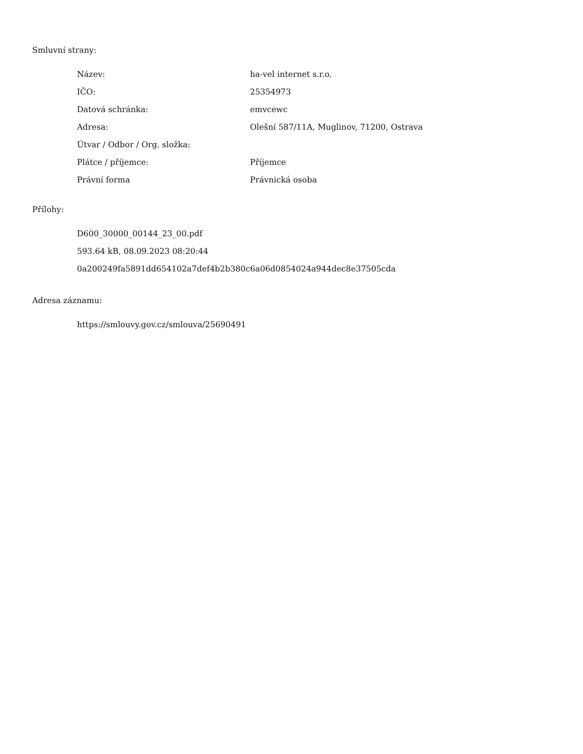Smluvní strany:
| Název: | ha-vel internet s.r.o. |
| IČO: | 25354973 |
| Datová schránka: | emvcewc |
| Adresa: | Olešní 587/11A, Muglinov, 71200, Ostrava |
| Útvar / Odbor / Org. složka: | |
| Plátce / příjemce: | Příjemce |
| Právní forma | Právnická osoba |
Přílohy:
D600_30000_00144_23_00.pdf
593.64 kB, 08.09.2023 08:20:44
0a200249fa5891dd654102a7def4b2b380c6a06d0854024a944dec8e37505cda
Adresa záznamu:
https://smlouvy.gov.cz/smlouva/25690491